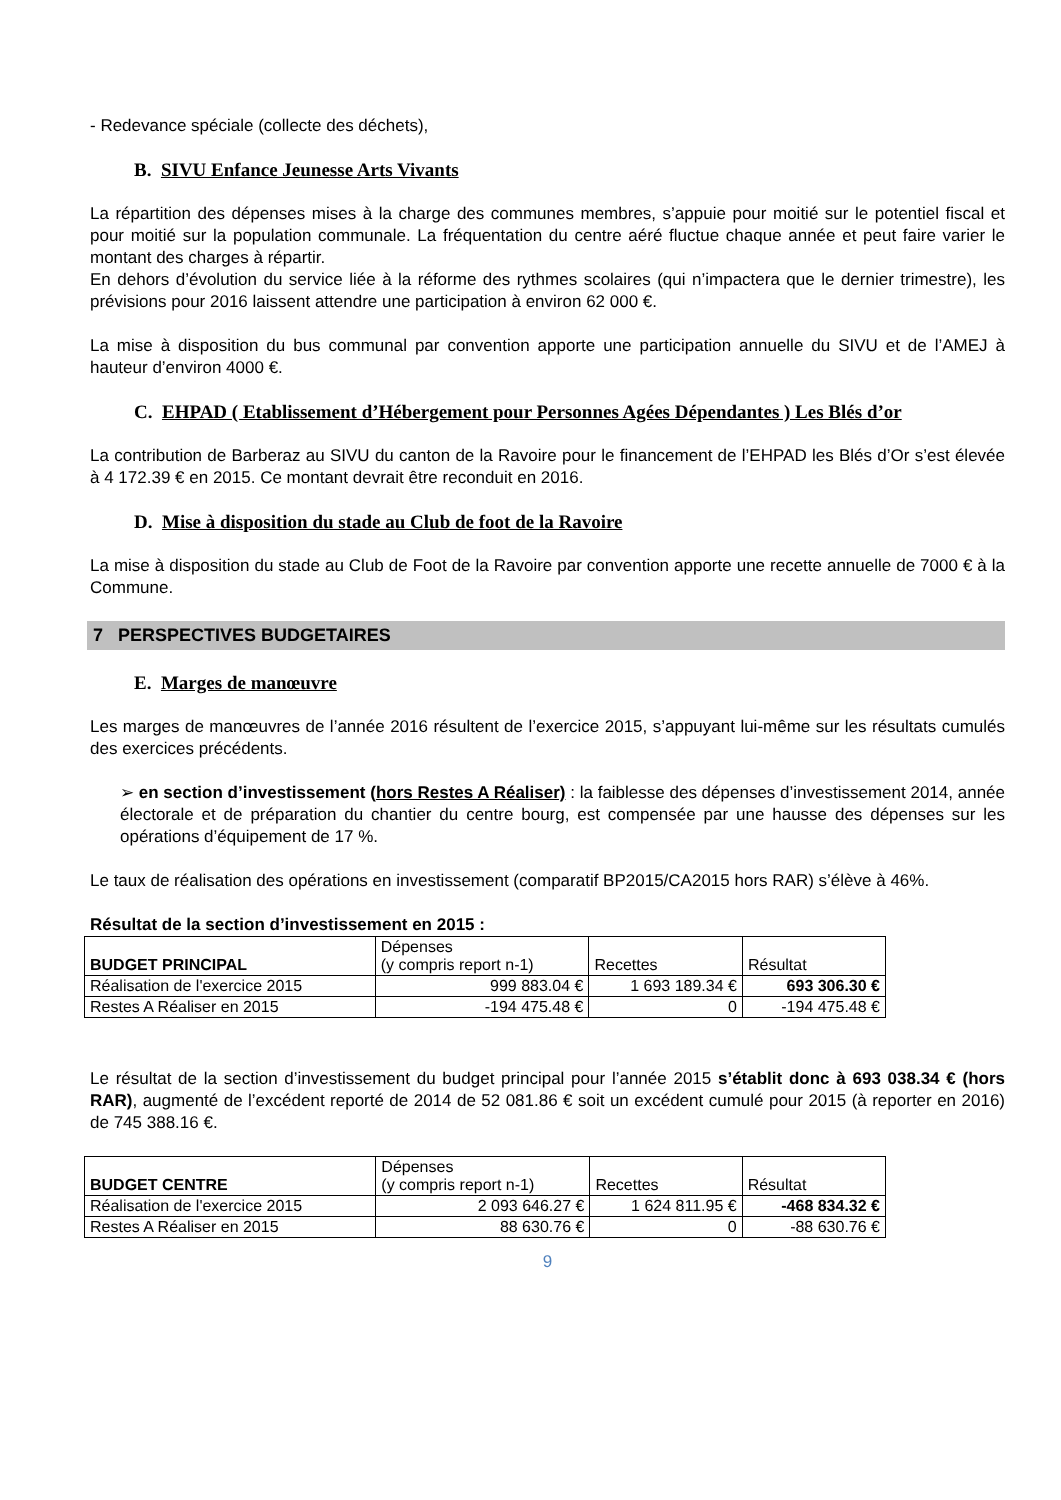- Redevance spéciale (collecte des déchets),
B. SIVU Enfance Jeunesse Arts Vivants
La répartition des dépenses mises à la charge des communes membres, s’appuie pour moitié sur le potentiel fiscal et pour moitié sur la population communale. La fréquentation du centre aéré fluctue chaque année et peut faire varier le montant des charges à répartir.
En dehors d’évolution du service liée à la réforme des rythmes scolaires (qui n’impactera que le dernier trimestre), les prévisions pour 2016 laissent attendre une participation à environ 62 000 €.
La mise à disposition du bus communal par convention apporte une participation annuelle du SIVU et de l’AMEJ à hauteur d’environ 4000 €.
C. EHPAD ( Etablissement d’Hébergement pour Personnes Agées Dépendantes ) Les Blés d’or
La contribution de Barberaz au SIVU du canton de la Ravoire pour le financement de l’EHPAD les Blés d’Or s’est élevée à 4 172.39 € en 2015. Ce montant devrait être reconduit en 2016.
D. Mise à disposition du stade au Club de foot de la Ravoire
La mise à disposition du stade au Club de Foot de la Ravoire par convention apporte une recette annuelle de 7000 € à la Commune.
7 PERSPECTIVES BUDGETAIRES
E. Marges de manœuvre
Les marges de manœuvres de l’année 2016 résultent de l’exercice 2015, s’appuyant lui-même sur les résultats cumulés des exercices précédents.
➢ en section d’investissement (hors Restes A Réaliser) : la faiblesse des dépenses d’investissement 2014, année électorale et de préparation du chantier du centre bourg, est compensée par une hausse des dépenses sur les opérations d’équipement de 17 %.
Le taux de réalisation des opérations en investissement (comparatif BP2015/CA2015 hors RAR) s’élève à 46%.
Résultat de la section d’investissement en 2015 :
| BUDGET PRINCIPAL | Dépenses (y compris report n-1) | Recettes | Résultat |
| --- | --- | --- | --- |
| Réalisation de l'exercice 2015 | 999 883.04 € | 1 693 189.34 € | 693 306.30 € |
| Restes A Réaliser en 2015 | -194 475.48 € | 0 | -194 475.48 € |
Le résultat de la section d’investissement du budget principal pour l’année 2015 s’établit donc à 693 038.34 € (hors RAR), augmenté de l’excédent reporté de 2014 de 52 081.86 € soit un excédent cumulé pour 2015 (à reporter en 2016) de 745 388.16 €.
| BUDGET CENTRE | Dépenses (y compris report n-1) | Recettes | Résultat |
| --- | --- | --- | --- |
| Réalisation de l'exercice 2015 | 2 093 646.27 € | 1 624 811.95 € | -468 834.32 € |
| Restes A Réaliser en 2015 | 88 630.76 € | 0 | -88 630.76 € |
9